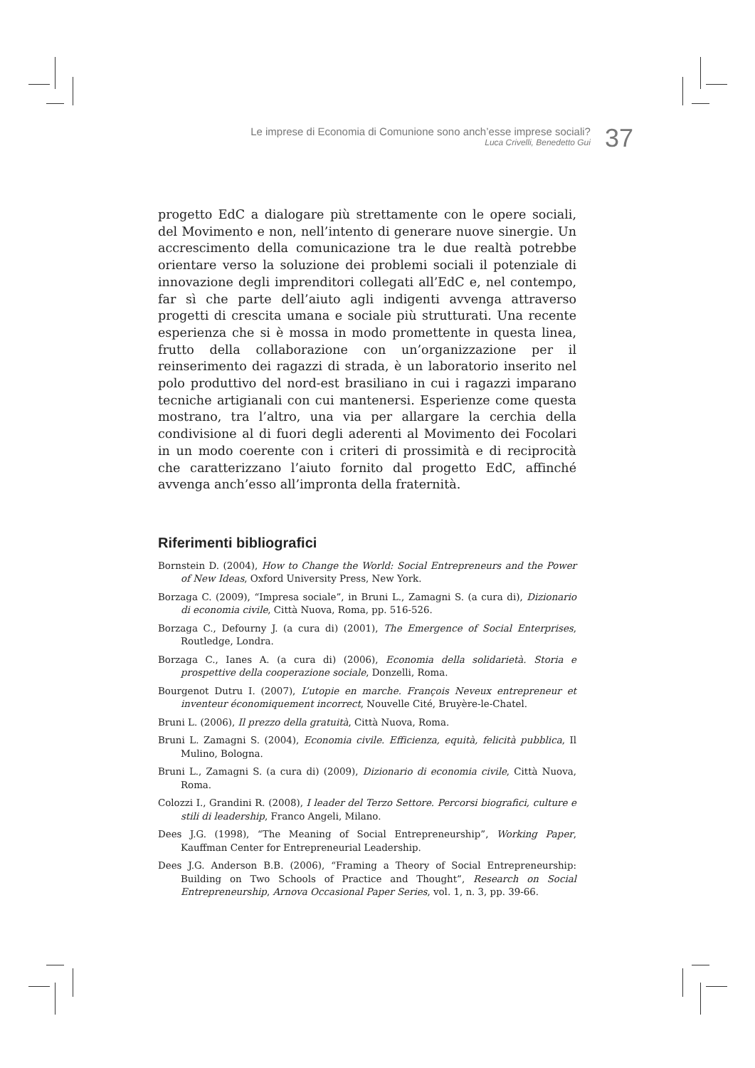Le imprese di Economia di Comunione sono anch’esse imprese sociali?
Luca Crivelli, Benedetto Gui
37
progetto EdC a dialogare più strettamente con le opere sociali, del Movimento e non, nell’intento di generare nuove sinergie. Un accrescimento della comunicazione tra le due realtà potrebbe orientare verso la soluzione dei problemi sociali il potenziale di innovazione degli imprenditori collegati all’EdC e, nel contempo, far sì che parte dell’aiuto agli indigenti avvenga attraverso progetti di crescita umana e sociale più strutturati. Una recente esperienza che si è mossa in modo promettente in questa linea, frutto della collaborazione con un’organizzazione per il reinserimento dei ragazzi di strada, è un laboratorio inserito nel polo produttivo del nord-est brasiliano in cui i ragazzi imparano tecniche artigianali con cui mantenersi. Esperienze come questa mostrano, tra l’altro, una via per allargare la cerchia della condivisione al di fuori degli aderenti al Movimento dei Focolari in un modo coerente con i criteri di prossimità e di reciprocità che caratterizzano l’aiuto fornito dal progetto EdC, affinché avvenga anch’esso all’impronta della fraternità.
Riferimenti bibliografici
Bornstein D. (2004), How to Change the World: Social Entrepreneurs and the Power of New Ideas, Oxford University Press, New York.
Borzaga C. (2009), “Impresa sociale”, in Bruni L., Zamagni S. (a cura di), Dizionario di economia civile, Città Nuova, Roma, pp. 516-526.
Borzaga C., Defourny J. (a cura di) (2001), The Emergence of Social Enterprises, Routledge, Londra.
Borzaga C., Ianes A. (a cura di) (2006), Economia della solidarietà. Storia e prospettive della cooperazione sociale, Donzelli, Roma.
Bourgenot Dutru I. (2007), L’utopie en marche. François Neveux entrepreneur et inventeur économiquement incorrect, Nouvelle Cité, Bruyère-le-Chatel.
Bruni L. (2006), Il prezzo della gratuità, Città Nuova, Roma.
Bruni L. Zamagni S. (2004), Economia civile. Efficienza, equità, felicità pubblica, Il Mulino, Bologna.
Bruni L., Zamagni S. (a cura di) (2009), Dizionario di economia civile, Città Nuova, Roma.
Colozzi I., Grandini R. (2008), I leader del Terzo Settore. Percorsi biografici, culture e stili di leadership, Franco Angeli, Milano.
Dees J.G. (1998), “The Meaning of Social Entrepreneurship”, Working Paper, Kauffman Center for Entrepreneurial Leadership.
Dees J.G. Anderson B.B. (2006), “Framing a Theory of Social Entrepreneurship: Building on Two Schools of Practice and Thought”, Research on Social Entrepreneurship, Arnova Occasional Paper Series, vol. 1, n. 3, pp. 39-66.